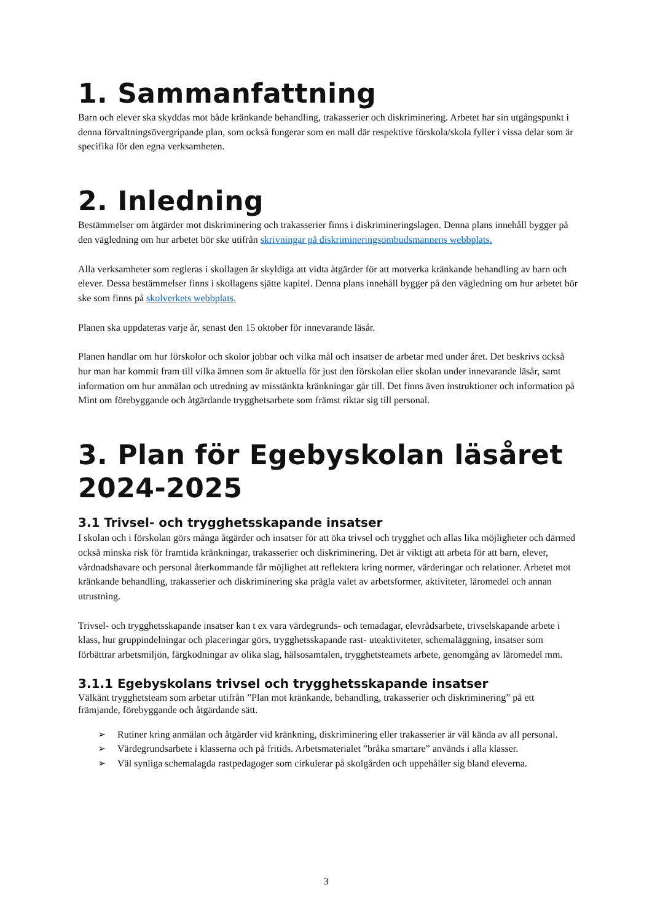1. Sammanfattning
Barn och elever ska skyddas mot både kränkande behandling, trakasserier och diskriminering. Arbetet har sin utgångspunkt i denna förvaltningsövergripande plan, som också fungerar som en mall där respektive förskola/skola fyller i vissa delar som är specifika för den egna verksamheten.
2. Inledning
Bestämmelser om åtgärder mot diskriminering och trakasserier finns i diskrimineringslagen. Denna plans innehåll bygger på den vägledning om hur arbetet bör ske utifrån skrivningar på diskrimineringsombudsmannens webbplats.
Alla verksamheter som regleras i skollagen är skyldiga att vidta åtgärder för att motverka kränkande behandling av barn och elever. Dessa bestämmelser finns i skollagens sjätte kapitel. Denna plans innehåll bygger på den vägledning om hur arbetet bör ske som finns på skolverkets webbplats.
Planen ska uppdateras varje år, senast den 15 oktober för innevarande läsår.
Planen handlar om hur förskolor och skolor jobbar och vilka mål och insatser de arbetar med under året. Det beskrivs också hur man har kommit fram till vilka ämnen som är aktuella för just den förskolan eller skolan under innevarande läsår, samt information om hur anmälan och utredning av misstänkta kränkningar går till. Det finns även instruktioner och information på Mint om förebyggande och åtgärdande trygghetsarbete som främst riktar sig till personal.
3. Plan för Egebyskolan läsåret 2024-2025
3.1 Trivsel- och trygghetsskapande insatser
I skolan och i förskolan görs många åtgärder och insatser för att öka trivsel och trygghet och allas lika möjligheter och därmed också minska risk för framtida kränkningar, trakasserier och diskriminering. Det är viktigt att arbeta för att barn, elever, vårdnadshavare och personal återkommande får möjlighet att reflektera kring normer, värderingar och relationer. Arbetet mot kränkande behandling, trakasserier och diskriminering ska prägla valet av arbetsformer, aktiviteter, läromedel och annan utrustning.
Trivsel- och trygghetsskapande insatser kan t ex vara värdegrunds- och temadagar, elevrådsarbete, trivselskapande arbete i klass, hur gruppindelningar och placeringar görs, trygghetsskapande rast- uteaktiviteter, schemaläggning, insatser som förbättrar arbetsmiljön, färgkodningar av olika slag, hälsosamtalen, trygghetsteamets arbete, genomgång av läromedel mm.
3.1.1 Egebyskolans trivsel och trygghetsskapande insatser
Välkänt trygghetsteam som arbetar utifrån ”Plan mot kränkande, behandling, trakasserier och diskriminering” på ett främjande, förebyggande och åtgärdande sätt.
➢ Rutiner kring anmälan och åtgärder vid kränkning, diskriminering eller trakasserier är väl kända av all personal.
➢ Värdegrundsarbete i klasserna och på fritids. Arbetsmaterialet ”bråka smartare” används i alla klasser.
➢ Väl synliga schemalagda rastpedagoger som cirkulerar på skolgården och uppehåller sig bland eleverna.
3